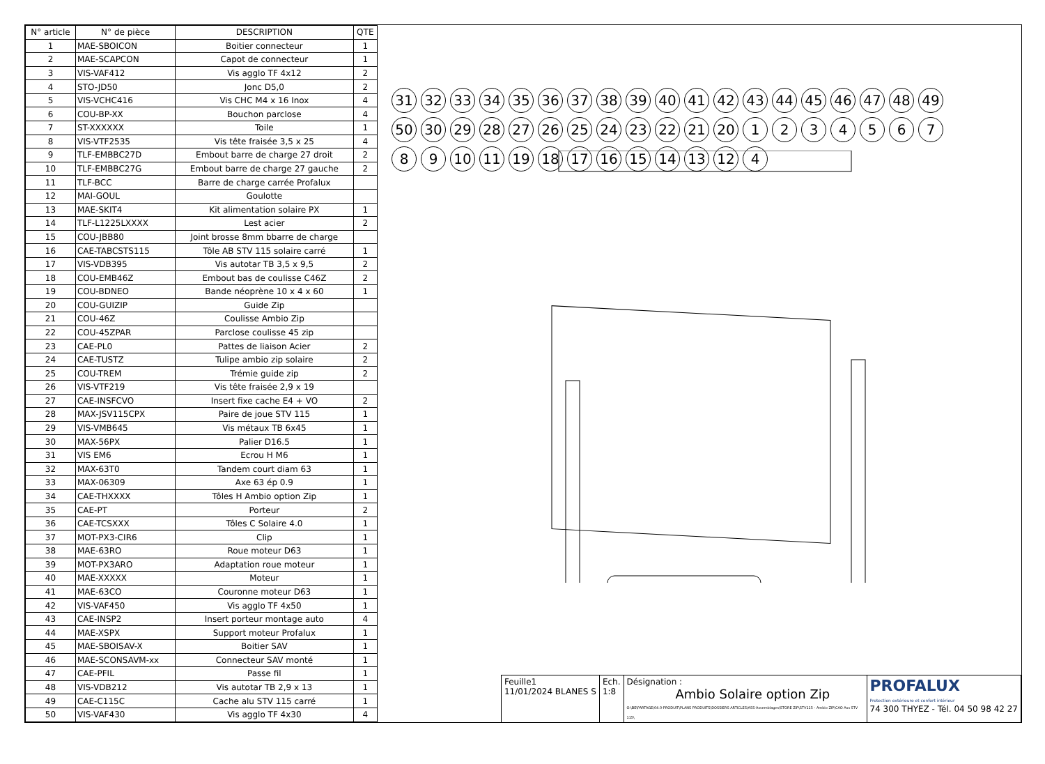| N° article | N° de pièce | DESCRIPTION | QTE |
| --- | --- | --- | --- |
| 1 | MAE-SBOICON | Boitier connecteur | 1 |
| 2 | MAE-SCAPCON | Capot de connecteur | 1 |
| 3 | VIS-VAF412 | Vis agglo TF 4x12 | 2 |
| 4 | STO-JD50 | Jonc D5,0 | 2 |
| 5 | VIS-VCHC416 | Vis CHC M4 x 16 Inox | 4 |
| 6 | COU-BP-XX | Bouchon parclose | 4 |
| 7 | ST-XXXXXX | Toile | 1 |
| 8 | VIS-VTF2535 | Vis tête fraisée 3,5 x 25 | 4 |
| 9 | TLF-EMBBC27D | Embout barre de charge 27 droit | 2 |
| 10 | TLF-EMBBC27G | Embout barre de charge 27 gauche | 2 |
| 11 | TLF-BCC | Barre de charge carrée Profalux | |
| 12 | MAI-GOUL | Goulotte | |
| 13 | MAE-SKIT4 | Kit alimentation solaire PX | 1 |
| 14 | TLF-L1225LXXXX | Lest acier | 2 |
| 15 | COU-JBB80 | Joint brosse 8mm bbarre de charge | |
| 16 | CAE-TABCSTS115 | Tôle AB STV 115 solaire carré | 1 |
| 17 | VIS-VDB395 | Vis autotar TB 3,5 x 9,5 | 2 |
| 18 | COU-EMB46Z | Embout bas de coulisse C46Z | 2 |
| 19 | COU-BDNEO | Bande néoprène 10 x 4 x 60 | 1 |
| 20 | COU-GUIZIP | Guide Zip | |
| 21 | COU-46Z | Coulisse Ambio Zip | |
| 22 | COU-45ZPAR | Parclose coulisse 45 zip | |
| 23 | CAE-PL0 | Pattes de liaison Acier | 2 |
| 24 | CAE-TUSTZ | Tulipe ambio zip solaire | 2 |
| 25 | COU-TREM | Trémie guide zip | 2 |
| 26 | VIS-VTF219 | Vis tête fraisée 2,9 x 19 | |
| 27 | CAE-INSFCVO | Insert fixe cache E4 + VO | 2 |
| 28 | MAX-JSV115CPX | Paire de joue STV 115 | 1 |
| 29 | VIS-VMB645 | Vis métaux TB 6x45 | 1 |
| 30 | MAX-56PX | Palier D16.5 | 1 |
| 31 | VIS EM6 | Ecrou H M6 | 1 |
| 32 | MAX-63T0 | Tandem court diam 63 | 1 |
| 33 | MAX-06309 | Axe 63 ép 0.9 | 1 |
| 34 | CAE-THXXXX | Tôles H Ambio option Zip | 1 |
| 35 | CAE-PT | Porteur | 2 |
| 36 | CAE-TCSXXX | Tôles C Solaire 4.0 | 1 |
| 37 | MOT-PX3-CIR6 | Clip | 1 |
| 38 | MAE-63RO | Roue moteur D63 | 1 |
| 39 | MOT-PX3ARO | Adaptation roue moteur | 1 |
| 40 | MAE-XXXXX | Moteur | 1 |
| 41 | MAE-63CO | Couronne moteur D63 | 1 |
| 42 | VIS-VAF450 | Vis agglo TF 4x50 | 1 |
| 43 | CAE-INSP2 | Insert porteur montage auto | 4 |
| 44 | MAE-XSPX | Support moteur Profalux | 1 |
| 45 | MAE-SBOISAV-X | Boitier SAV | 1 |
| 46 | MAE-SCONSAVM-xx | Connecteur SAV monté | 1 |
| 47 | CAE-PFIL | Passe fil | 1 |
| 48 | VIS-VDB212 | Vis autotar TB 2,9 x 13 | 1 |
| 49 | CAE-C115C | Cache alu STV 115 carré | 1 |
| 50 | VIS-VAF430 | Vis agglo TF 4x30 | 4 |
31 32 33 34 35 36 37 38 39 40 41 42 43 44 45 46 47 48 49 50 30 29 28 27 26 25 24 23 22 21 20 123456789 10 11 19 18 17 16 15 14 13 12 4
Feuille1
11/01/2024 BLANES S
Ech.
1:8
Désignation :
Ambio Solaire option Zip
O:\BE\PARTAGE\04.0-PRODUIT\PLANS PRODUITS\DOSSIERS ARTICLES\ASS-Assemblages\STORE ZIP\STV115 - Ambio ZIP\CAO Ass STV 115\
PROFALUX
Protection extérieure et confort intérieur
74 300 THYEZ - Tél. 04 50 98 42 27